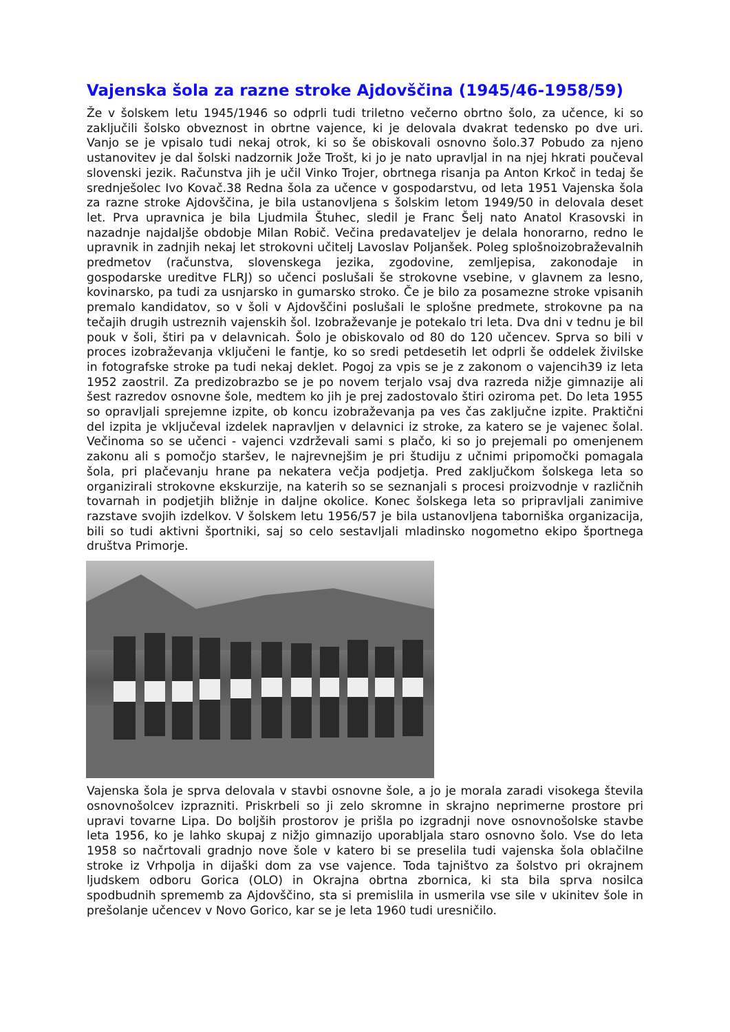Vajenska šola za razne stroke Ajdovščina (1945/46-1958/59)
Že v šolskem letu 1945/1946 so odprli tudi triletno večerno obrtno šolo, za učence, ki so zaključili šolsko obveznost in obrtne vajence, ki je delovala dvakrat tedensko po dve uri. Vanjo se je vpisalo tudi nekaj otrok, ki so še obiskovali osnovno šolo.37 Pobudo za njeno ustanovitev je dal šolski nadzornik Jože Trošt, ki jo je nato upravljal in na njej hkrati poučeval slovenski jezik. Računstva jih je učil Vinko Trojer, obrtnega risanja pa Anton Krkoč in tedaj še srednješolec Ivo Kovač.38 Redna šola za učence v gospodarstvu, od leta 1951 Vajenska šola za razne stroke Ajdovščina, je bila ustanovljena s šolskim letom 1949/50 in delovala deset let. Prva upravnica je bila Ljudmila Štuhec, sledil je Franc Šelj nato Anatol Krasovski in nazadnje najdaljše obdobje Milan Robič. Večina predavateljev je delala honorarno, redno le upravnik in zadnjih nekaj let strokovni učitelj Lavoslav Poljanšek. Poleg splošnoizobraževalnih predmetov (računstva, slovenskega jezika, zgodovine, zemljepisa, zakonodaje in gospodarske ureditve FLRJ) so učenci poslušali še strokovne vsebine, v glavnem za lesno, kovinarsko, pa tudi za usnjarsko in gumarsko stroko. Če je bilo za posamezne stroke vpisanih premalo kandidatov, so v šoli v Ajdovščini poslušali le splošne predmete, strokovne pa na tečajih drugih ustreznih vajenskih šol. Izobraževanje je potekalo tri leta. Dva dni v tednu je bil pouk v šoli, štiri pa v delavnicah. Šolo je obiskovalo od 80 do 120 učencev. Sprva so bili v proces izobraževanja vključeni le fantje, ko so sredi petdesetih let odprli še oddelek živilske in fotografske stroke pa tudi nekaj deklet. Pogoj za vpis se je z zakonom o vajencih39 iz leta 1952 zaostril. Za predizobrazbo se je po novem terjalo vsaj dva razreda nižje gimnazije ali šest razredov osnovne šole, medtem ko jih je prej zadostovalo štiri oziroma pet. Do leta 1955 so opravljali sprejemne izpite, ob koncu izobraževanja pa ves čas zaključne izpite. Praktični del izpita je vključeval izdelek napravljen v delavnici iz stroke, za katero se je vajenec šolal. Večinoma so se učenci - vajenci vzdrževali sami s plačo, ki so jo prejemali po omenjenem zakonu ali s pomočjo staršev, le najrevnejšim je pri študiju z učnimi pripomočki pomagala šola, pri plačevanju hrane pa nekatera večja podjetja. Pred zaključkom šolskega leta so organizirali strokovne ekskurzije, na katerih so se seznanjali s procesi proizvodnje v različnih tovarnah in podjetjih bližnje in daljne okolice. Konec šolskega leta so pripravljali zanimive razstave svojih izdelkov. V šolskem letu 1956/57 je bila ustanovljena taborniška organizacija, bili so tudi aktivni športniki, saj so celo sestavljali mladinsko nogometno ekipo športnega društva Primorje.
Vajenska šola je sprva delovala v stavbi osnovne šole, a jo je morala zaradi visokega števila osnovnošolcev izprazniti. Priskrbeli so ji zelo skromne in skrajno neprimerne prostore pri upravi tovarne Lipa. Do boljših prostorov je prišla po izgradnji nove osnovnošolske stavbe leta 1956, ko je lahko skupaj z nižjo gimnazijo uporabljala staro osnovno šolo. Vse do leta 1958 so načrtovali gradnjo nove šole v katero bi se preselila tudi vajenska šola oblačilne stroke iz Vrhpolja in dijaški dom za vse vajence. Toda tajništvo za šolstvo pri okrajnem ljudskem odboru Gorica (OLO) in Okrajna obrtna zbornica, ki sta bila sprva nosilca spodbudnih sprememb za Ajdovščino, sta si premislila in usmerila vse sile v ukinitev šole in prešolanje učencev v Novo Gorico, kar se je leta 1960 tudi uresničilo.